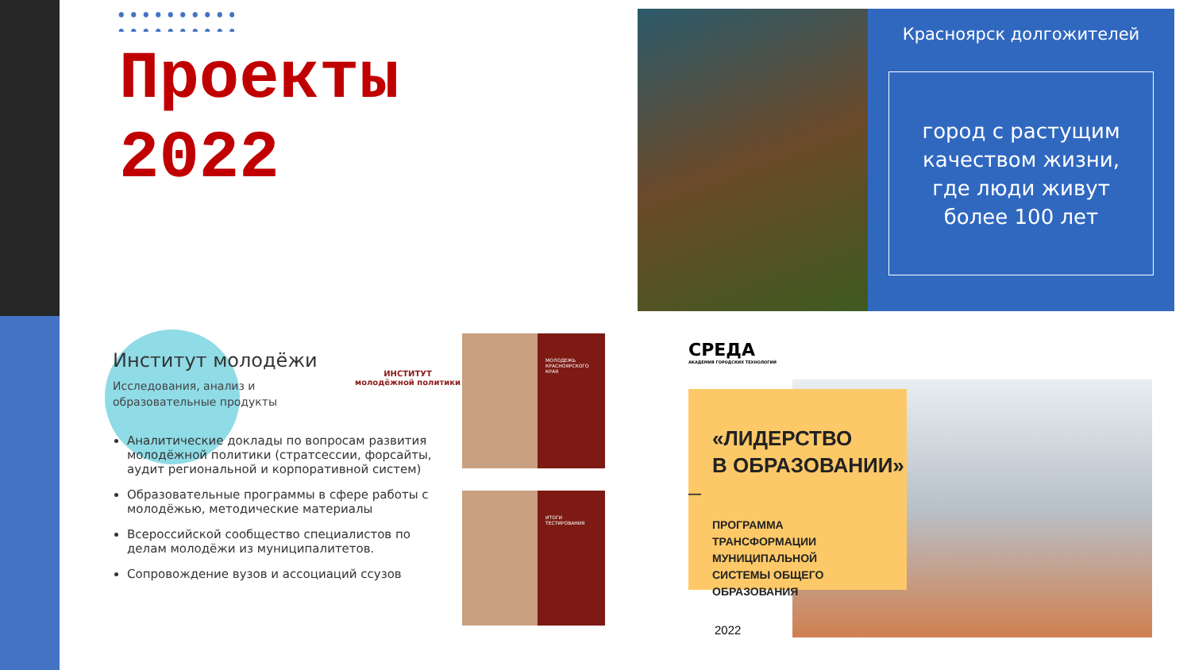Проекты
2022
Красноярск долгожителей
город с растущим
качеством жизни,
где люди живут
более 100 лет
Институт молодёжи
ИНСТИТУТ
молодёжной политики
Исследования, анализ и образовательные продукты
Аналитические доклады по вопросам развития молодёжной политики (стратсессии, форсайты, аудит региональной и корпоративной систем)
Образовательные программы в сфере работы с молодёжью, методические материалы
Всероссийской сообщество специалистов по делам молодёжи из муниципалитетов.
Сопровождение вузов и ассоциаций ссузов
МОЛОДЕЖЬ КРАСНОЯРСКОГО КРАЯ
ИТОГИ ТЕСТИРОВАНИЯ
СРЕДА
АКАДЕМИЯ ГОРОДСКИХ ТЕХНОЛОГИЙ
«ЛИДЕРСТВО
В ОБРАЗОВАНИИ»
—
ПРОГРАММА
ТРАНСФОРМАЦИИ МУНИЦИПАЛЬНОЙ
СИСТЕМЫ ОБЩЕГО ОБРАЗОВАНИЯ
2022